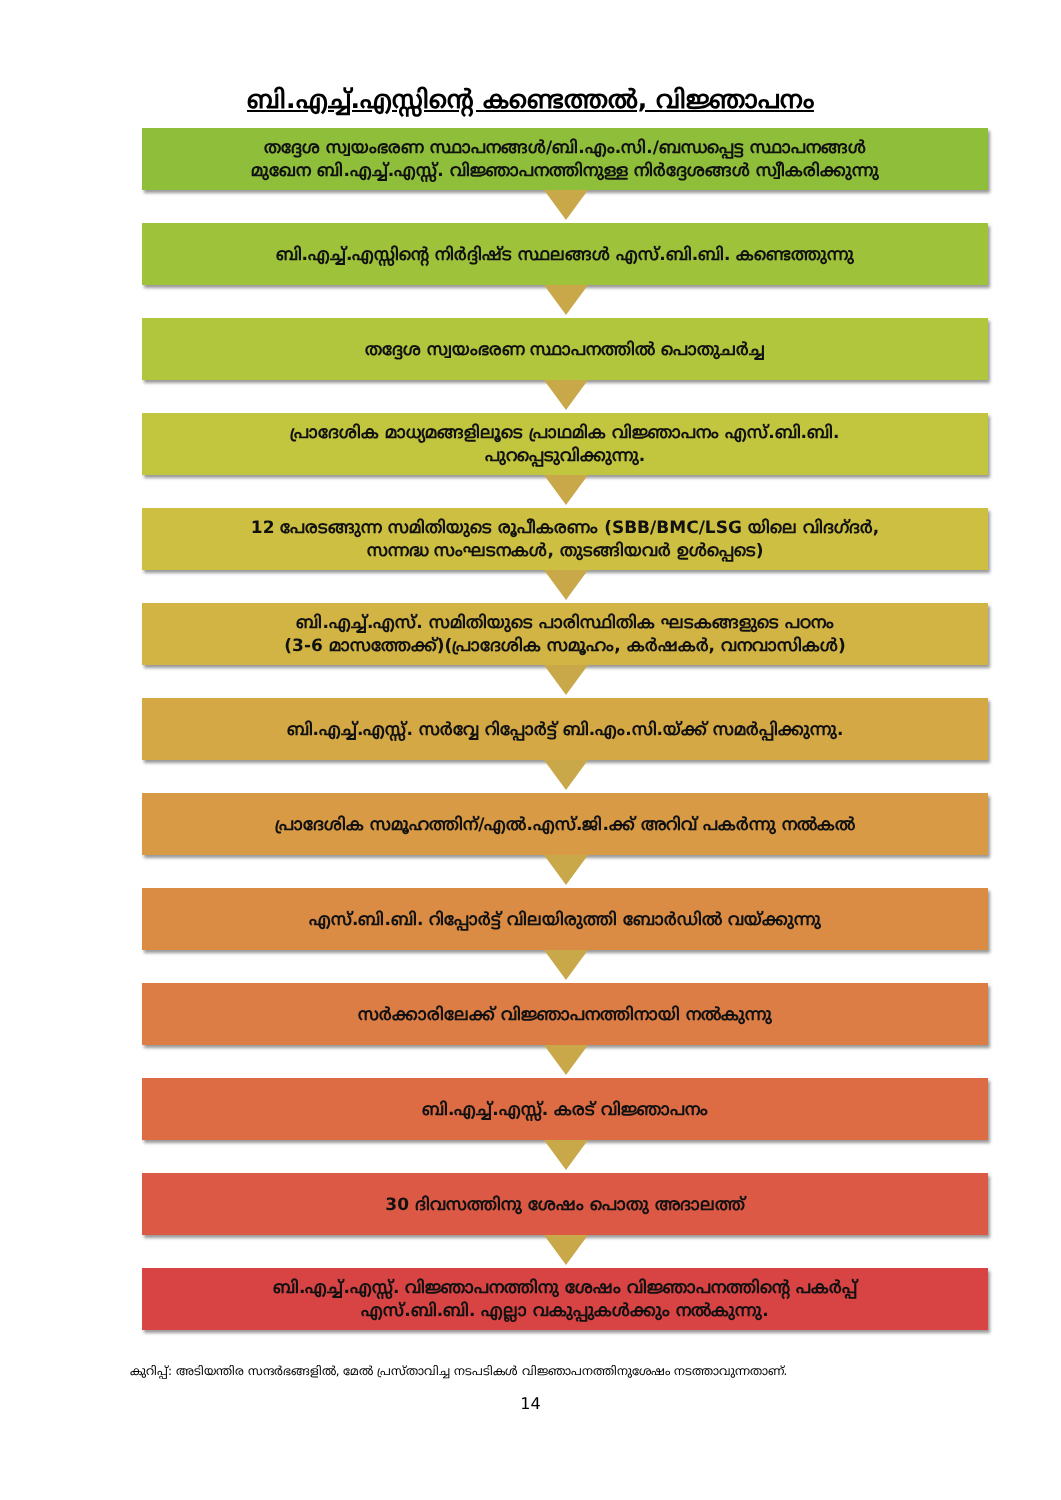ബി.എച്ച്.എസ്സിന്റെ കണ്ടെത്തൽ, വിജ്ഞാപനം
തദ്ദേശ സ്വയംഭരണ സ്ഥാപനങ്ങൾ/ബി.എം.സി./ബന്ധപ്പെട്ട സ്ഥാപനങ്ങൾ
മുഖേന ബി.എച്ച്.എസ്സ്. വിജ്ഞാപനത്തിനുള്ള നിർദ്ദേശങ്ങൾ സ്വീകരിക്കുന്നു
ബി.എച്ച്.എസ്സിന്റെ നിർദ്ദിഷ്ട സ്ഥലങ്ങൾ എസ്.ബി.ബി. കണ്ടെത്തുന്നു
തദ്ദേശ സ്വയംഭരണ സ്ഥാപനത്തിൽ പൊതുചർച്ച
പ്രാദേശിക മാധ്യമങ്ങളിലൂടെ പ്രാഥമിക വിജ്ഞാപനം എസ്.ബി.ബി.
പുറപ്പെടുവിക്കുന്നു.
12 പേരടങ്ങുന്ന സമിതിയുടെ രൂപീകരണം (SBB/BMC/LSG യിലെ വിദഗ്ദർ,
സന്നദ്ധ സംഘടനകൾ, തുടങ്ങിയവർ ഉൾപ്പെടെ)
ബി.എച്ച്.എസ്. സമിതിയുടെ പാരിസ്ഥിതിക ഘടകങ്ങളുടെ പഠനം
(3-6 മാസത്തേക്ക്)(പ്രാദേശിക സമൂഹം, കർഷകർ, വനവാസികൾ)
ബി.എച്ച്.എസ്സ്. സർവ്വേ റിപ്പോർട്ട് ബി.എം.സി.യ്ക്ക് സമർപ്പിക്കുന്നു.
പ്രാദേശിക സമൂഹത്തിന്/എൽ.എസ്.ജി.ക്ക് അറിവ് പകർന്നു നൽകൽ
എസ്.ബി.ബി. റിപ്പോർട്ട് വിലയിരുത്തി ബോർഡിൽ വയ്ക്കുന്നു
സർക്കാരിലേക്ക് വിജ്ഞാപനത്തിനായി നൽകുന്നു
ബി.എച്ച്.എസ്സ്. കരട് വിജ്ഞാപനം
30 ദിവസത്തിനു ശേഷം പൊതു അദാലത്ത്
ബി.എച്ച്.എസ്സ്. വിജ്ഞാപനത്തിനു ശേഷം വിജ്ഞാപനത്തിന്റെ പകർപ്പ്
എസ്.ബി.ബി. എല്ലാ വകുപ്പുകൾക്കും നൽകുന്നു.
കുറിപ്പ്: അടിയന്തിര സന്ദർഭങ്ങളിൽ, മേൽ പ്രസ്താവിച്ച നടപടികൾ വിജ്ഞാപനത്തിനുശേഷം നടത്താവുന്നതാണ്.
14